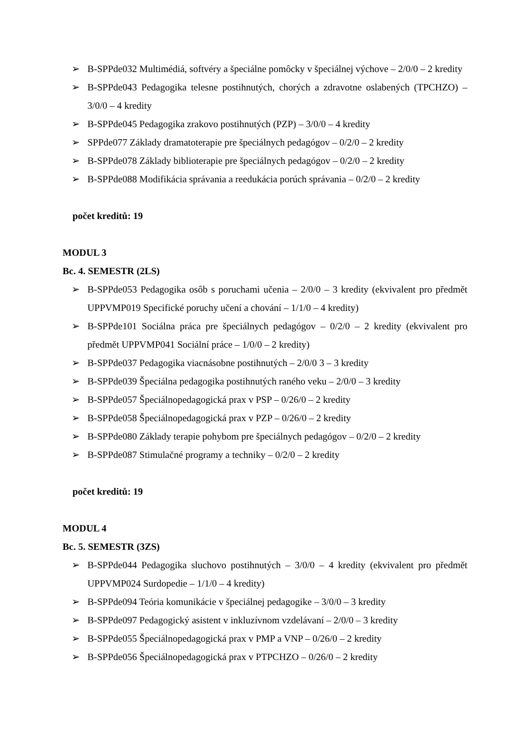➢ B-SPPde032 Multimédiá, softvéry a špeciálne pomôcky v špeciálnej výchove – 2/0/0 – 2 kredity
➢ B-SPPde043 Pedagogika telesne postihnutých, chorých a zdravotne oslabených (TPCHZO) – 3/0/0 – 4 kredity
➢ B-SPPde045 Pedagogika zrakovo postihnutých (PZP) – 3/0/0 – 4 kredity
➢ SPPde077 Základy dramatoterapie pre špeciálnych pedagógov – 0/2/0 – 2 kredity
➢ B-SPPde078 Základy biblioterapie pre špeciálnych pedagógov – 0/2/0 – 2 kredity
➢ B-SPPde088 Modifikácia správania a reedukácia porúch správania – 0/2/0 – 2 kredity
počet kreditů: 19
MODUL 3
Bc. 4. SEMESTR (2LS)
➢ B-SPPde053 Pedagogika osôb s poruchami učenia – 2/0/0 – 3 kredity (ekvivalent pro předmět UPPVMP019 Specifické poruchy učení a chování – 1/1/0 – 4 kredity)
➢ B-SPPde101 Sociálna práca pre špeciálnych pedagógov – 0/2/0 – 2 kredity (ekvivalent pro předmět UPPVMP041 Sociální práce – 1/0/0 – 2 kredity)
➢ B-SPPde037 Pedagogika viacnásobne postihnutých – 2/0/0 3 – 3 kredity
➢ B-SPPde039 Špeciálna pedagogika postihnutých raného veku – 2/0/0 – 3 kredity
➢ B-SPPde057 Špeciálnopedagogická prax v PSP – 0/26/0 – 2 kredity
➢ B-SPPde058 Špeciálnopedagogická prax v PZP – 0/26/0 – 2 kredity
➢ B-SPPde080 Základy terapie pohybom pre špeciálnych pedagógov – 0/2/0 – 2 kredity
➢ B-SPPde087 Stimulačné programy a techniky – 0/2/0 – 2 kredity
počet kreditů: 19
MODUL 4
Bc. 5. SEMESTR (3ZS)
➢ B-SPPde044 Pedagogika sluchovo postihnutých – 3/0/0 – 4 kredity (ekvivalent pro předmět UPPVMP024 Surdopedie – 1/1/0 – 4 kredity)
➢ B-SPPde094 Teória komunikácie v špeciálnej pedagogike – 3/0/0 – 3 kredity
➢ B-SPPde097 Pedagogický asistent v inkluzívnom vzdelávaní – 2/0/0 – 3 kredity
➢ B-SPPde055 Špeciálnopedagogická prax v PMP a VNP – 0/26/0 – 2 kredity
➢ B-SPPde056 Špeciálnopedagogická prax v PTPCHZO – 0/26/0 – 2 kredity